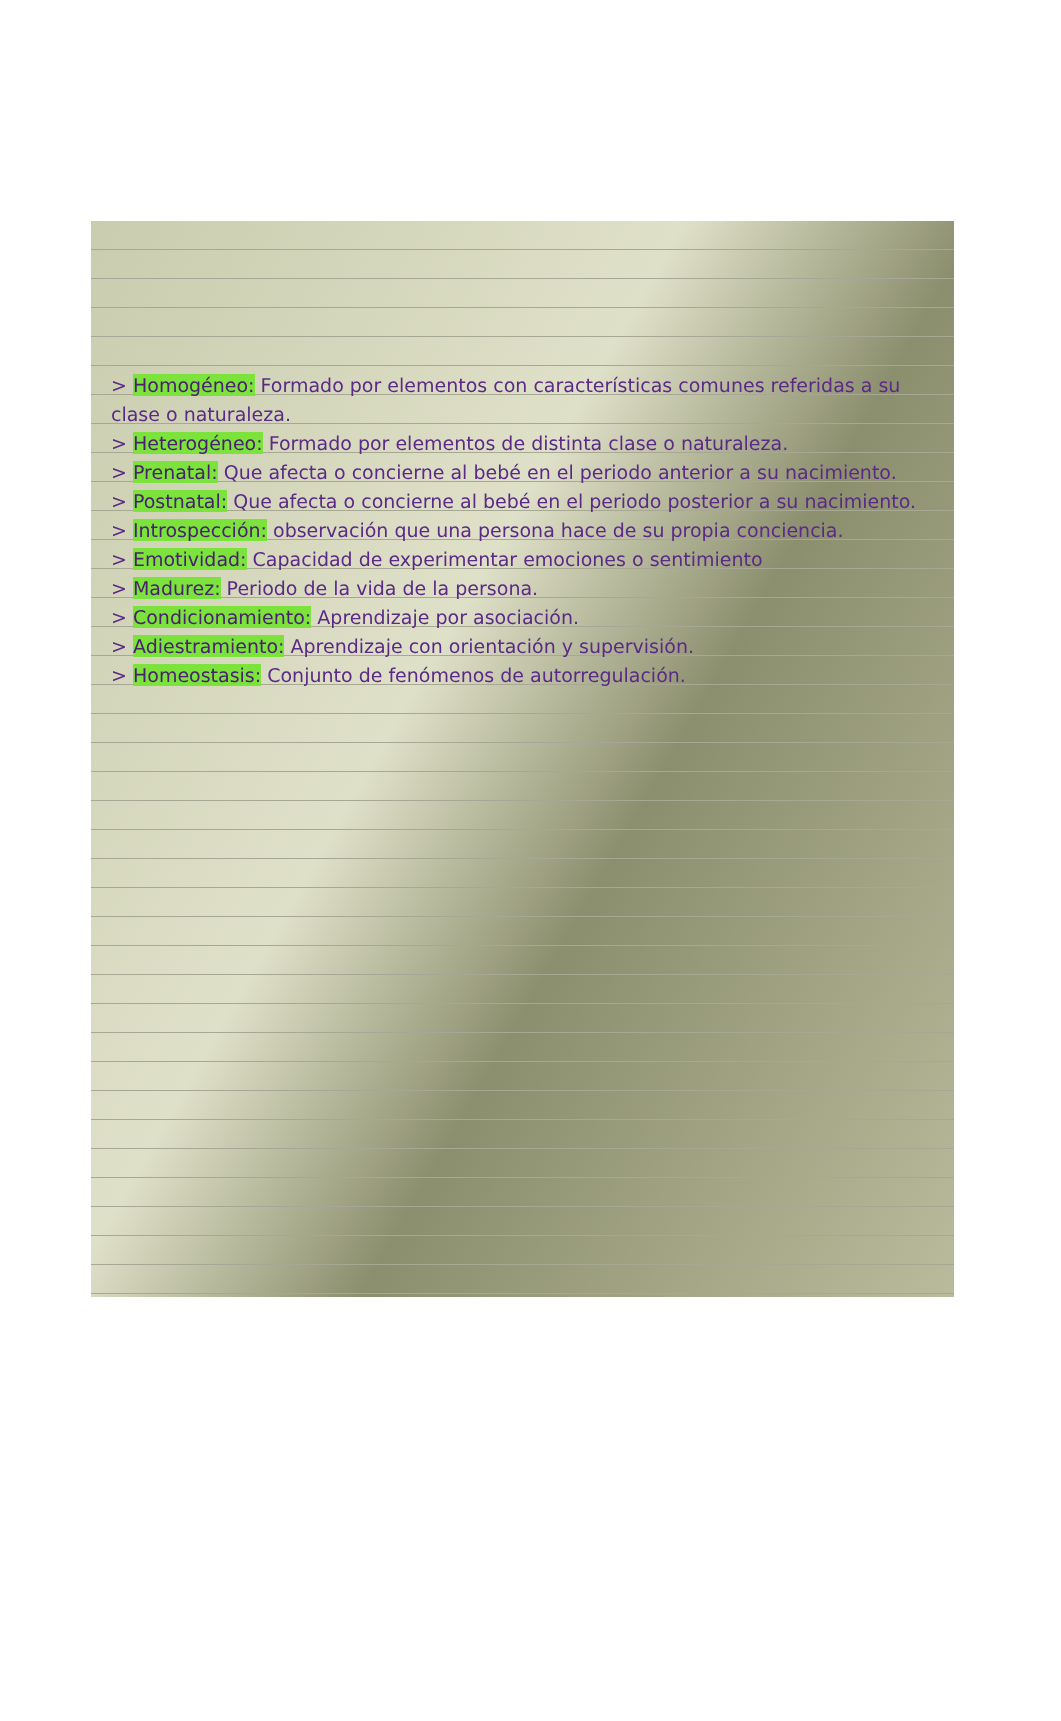> Homogéneo: Formado por elementos con características comunes referidas a su clase o naturaleza.
> Heterogéneo: Formado por elementos de distinta clase o naturaleza.
> Prenatal: Que afecta o concierne al bebé en el periodo anterior a su nacimiento.
> Postnatal: Que afecta o concierne al bebé en el periodo posterior a su nacimiento.
> Introspección: observación que una persona hace de su propia conciencia.
> Emotividad: Capacidad de experimentar emociones o sentimiento
> Madurez: Periodo de la vida de la persona.
> Condicionamiento: Aprendizaje por asociación.
> Adiestramiento: Aprendizaje con orientación y supervisión.
> Homeostasis: Conjunto de fenómenos de autorregulación.